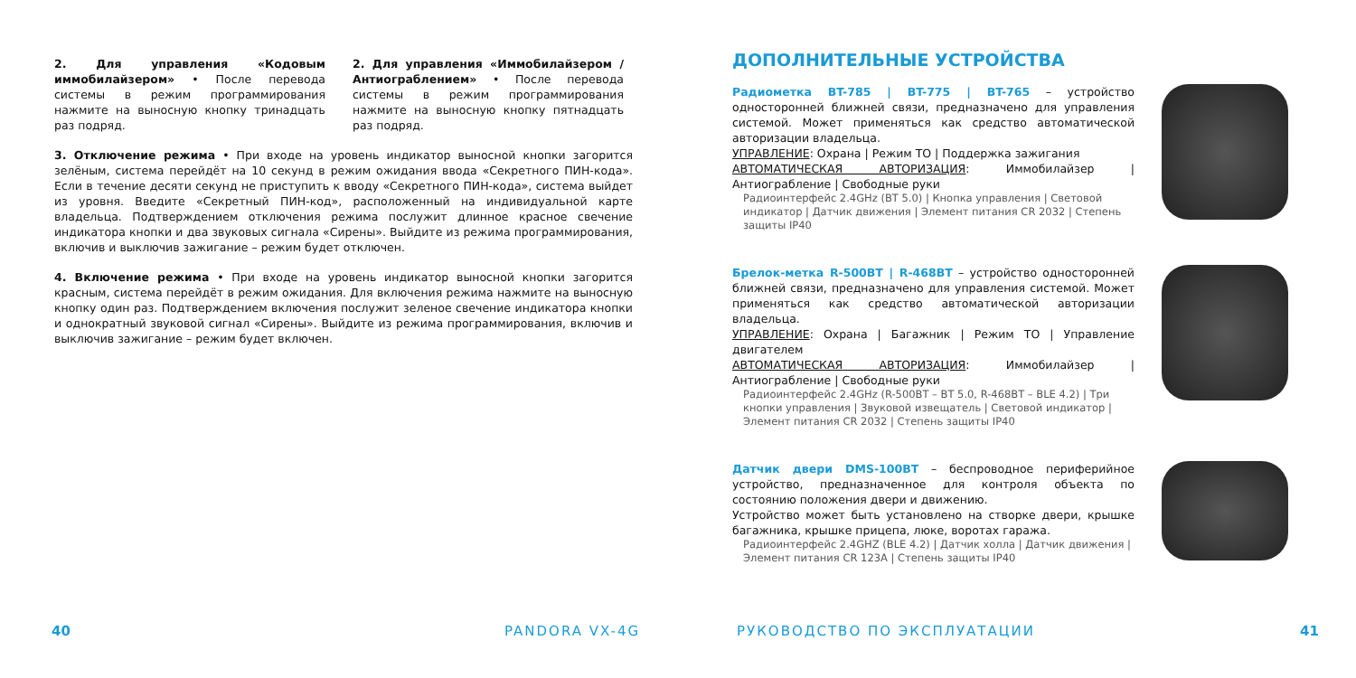2. Для управления «Кодовым иммобилайзером» • После перевода системы в режим программирования нажмите на выносную кнопку тринадцать раз подряд.
2. Для управления «Иммобилайзером / Антиограблением» • После перевода системы в режим программирования нажмите на выносную кнопку пятнадцать раз подряд.
3. Отключение режима • При входе на уровень индикатор выносной кнопки загорится зелёным, система перейдёт на 10 секунд в режим ожидания ввода «Секретного ПИН-кода». Если в течение десяти секунд не приступить к вводу «Секретного ПИН-кода», система выйдет из уровня. Введите «Секретный ПИН-код», расположенный на индивидуальной карте владельца. Подтверждением отключения режима послужит длинное красное свечение индикатора кнопки и два звуковых сигнала «Сирены». Выйдите из режима программирования, включив и выключив зажигание – режим будет отключен.
4. Включение режима • При входе на уровень индикатор выносной кнопки загорится красным, система перейдёт в режим ожидания. Для включения режима нажмите на выносную кнопку один раз. Подтверждением включения послужит зеленое свечение индикатора кнопки и однократный звуковой сигнал «Сирены». Выйдите из режима программирования, включив и выключив зажигание – режим будет включен.
ДОПОЛНИТЕЛЬНЫЕ УСТРОЙСТВА
Радиометка BT-785 | BT-775 | BT-765 – устройство односторонней ближней связи, предназначено для управления системой. Может применяться как средство автоматической авторизации владельца.
УПРАВЛЕНИЕ: Охрана | Режим ТО | Поддержка зажигания
АВТОМАТИЧЕСКАЯ АВТОРИЗАЦИЯ: Иммобилайзер | Антиограбление | Свободные руки
Радиоинтерфейс 2.4GHz (BT 5.0) | Кнопка управления | Световой индикатор | Датчик движения | Элемент питания CR 2032 | Степень защиты IP40
Брелок-метка R-500BT | R-468BT – устройство односторонней ближней связи, предназначено для управления системой. Может применяться как средство автоматической авторизации владельца.
УПРАВЛЕНИЕ: Охрана | Багажник | Режим ТО | Управление двигателем
АВТОМАТИЧЕСКАЯ АВТОРИЗАЦИЯ: Иммобилайзер | Антиограбление | Свободные руки
Радиоинтерфейс 2.4GHz (R-500BT – BT 5.0, R-468BT – BLE 4.2) | Три кнопки управления | Звуковой извещатель | Световой индикатор | Элемент питания CR 2032 | Степень защиты IP40
Датчик двери DMS-100BT – беспроводное периферийное устройство, предназначенное для контроля объекта по состоянию положения двери и движению.
Устройство может быть установлено на створке двери, крышке багажника, крышке прицепа, люке, воротах гаража.
Радиоинтерфейс 2.4GHZ (BLE 4.2) | Датчик холла | Датчик движения | Элемент питания CR 123A | Степень защиты IP40
40 PANDORA VX-4G РУКОВОДСТВО ПО ЭКСПЛУАТАЦИИ 41